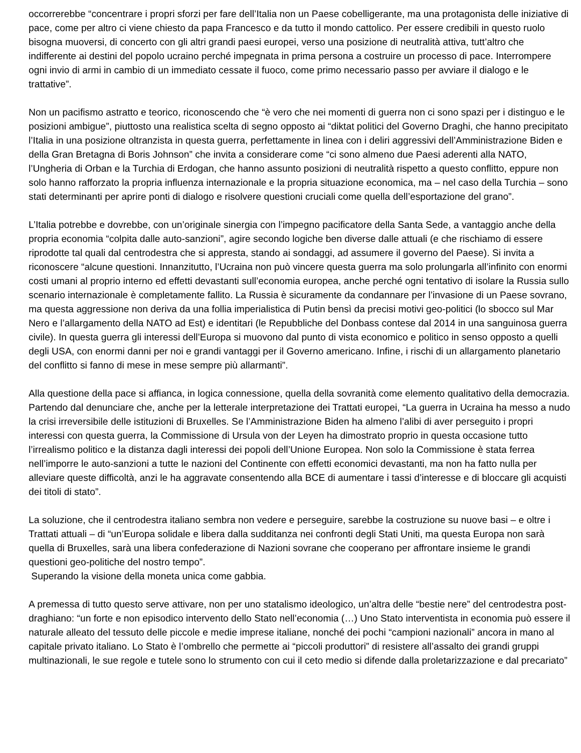occorrerebbe “concentrare i propri sforzi per fare dell’Italia non un Paese cobelligerante, ma una protagonista delle iniziative di pace, come per altro ci viene chiesto da papa Francesco e da tutto il mondo cattolico. Per essere credibili in questo ruolo bisogna muoversi, di concerto con gli altri grandi paesi europei, verso una posizione di neutralità attiva, tutt’altro che indifferente ai destini del popolo ucraino perché impegnata in prima persona a costruire un processo di pace. Interrompere ogni invio di armi in cambio di un immediato cessate il fuoco, come primo necessario passo per avviare il dialogo e le trattative”.
Non un pacifismo astratto e teorico, riconoscendo che “è vero che nei momenti di guerra non ci sono spazi per i distinguo e le posizioni ambigue”, piuttosto una realistica scelta di segno opposto ai “diktat politici del Governo Draghi, che hanno precipitato l’Italia in una posizione oltranzista in questa guerra, perfettamente in linea con i deliri aggressivi dell’Amministrazione Biden e della Gran Bretagna di Boris Johnson” che invita a considerare come “ci sono almeno due Paesi aderenti alla NATO, l’Ungheria di Orban e la Turchia di Erdogan, che hanno assunto posizioni di neutralità rispetto a questo conflitto, eppure non solo hanno rafforzato la propria influenza internazionale e la propria situazione economica, ma – nel caso della Turchia – sono stati determinanti per aprire ponti di dialogo e risolvere questioni cruciali come quella dell’esportazione del grano”.
L’Italia potrebbe e dovrebbe, con un’originale sinergia con l’impegno pacificatore della Santa Sede, a vantaggio anche della propria economia “colpita dalle auto-sanzioni”, agire secondo logiche ben diverse dalle attuali (e che rischiamo di essere riprodotte tal quali dal centrodestra che si appresta, stando ai sondaggi, ad assumere il governo del Paese). Si invita a riconoscere “alcune questioni. Innanzitutto, l’Ucraina non può vincere questa guerra ma solo prolungarla all’infinito con enormi costi umani al proprio interno ed effetti devastanti sull’economia europea, anche perché ogni tentativo di isolare la Russia sullo scenario internazionale è completamente fallito. La Russia è sicuramente da condannare per l’invasione di un Paese sovrano, ma questa aggressione non deriva da una follia imperialistica di Putin bensì da precisi motivi geo-politici (lo sbocco sul Mar Nero e l’allargamento della NATO ad Est) e identitari (le Repubbliche del Donbass contese dal 2014 in una sanguinosa guerra civile). In questa guerra gli interessi dell’Europa si muovono dal punto di vista economico e politico in senso opposto a quelli degli USA, con enormi danni per noi e grandi vantaggi per il Governo americano. Infine, i rischi di un allargamento planetario del conflitto si fanno di mese in mese sempre più allarmanti”.
Alla questione della pace si affianca, in logica connessione, quella della sovranità come elemento qualitativo della democrazia. Partendo dal denunciare che, anche per la letterale interpretazione dei Trattati europei, “La guerra in Ucraina ha messo a nudo la crisi irreversibile delle istituzioni di Bruxelles. Se l’Amministrazione Biden ha almeno l’alibi di aver perseguito i propri interessi con questa guerra, la Commissione di Ursula von der Leyen ha dimostrato proprio in questa occasione tutto l’irrealismo politico e la distanza dagli interessi dei popoli dell’Unione Europea. Non solo la Commissione è stata ferrea nell’imporre le auto-sanzioni a tutte le nazioni del Continente con effetti economici devastanti, ma non ha fatto nulla per alleviare queste difficoltà, anzi le ha aggravate consentendo alla BCE di aumentare i tassi d’interesse e di bloccare gli acquisti dei titoli di stato”.
La soluzione, che il centrodestra italiano sembra non vedere e perseguire, sarebbe la costruzione su nuove basi – e oltre i Trattati attuali – di “un’Europa solidale e libera dalla sudditanza nei confronti degli Stati Uniti, ma questa Europa non sarà quella di Bruxelles, sarà una libera confederazione di Nazioni sovrane che cooperano per affrontare insieme le grandi questioni geo-politiche del nostro tempo”.
Superando la visione della moneta unica come gabbia.
A premessa di tutto questo serve attivare, non per uno statalismo ideologico, un’altra delle “bestie nere” del centrodestra post-draghiano: “un forte e non episodico intervento dello Stato nell’economia (…) Uno Stato interventista in economia può essere il naturale alleato del tessuto delle piccole e medie imprese italiane, nonché dei pochi “campioni nazionali” ancora in mano al capitale privato italiano. Lo Stato è l’ombrello che permette ai “piccoli produttori” di resistere all’assalto dei grandi gruppi multinazionali, le sue regole e tutele sono lo strumento con cui il ceto medio si difende dalla proletarizzazione e dal precariato”